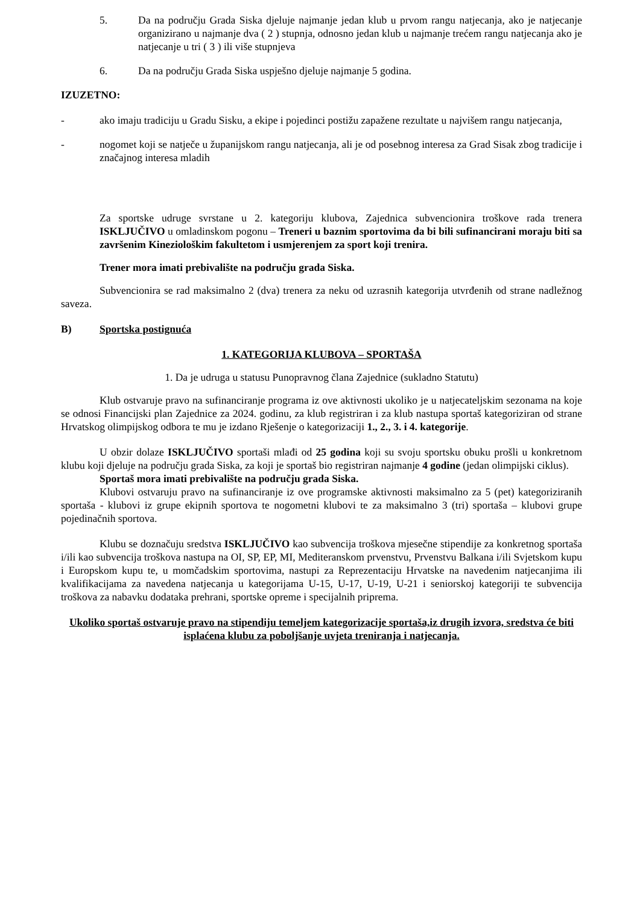5. Da na području Grada Siska djeluje najmanje jedan klub u prvom rangu natjecanja, ako je natjecanje organizirano u najmanje dva ( 2 ) stupnja, odnosno jedan klub u najmanje trećem rangu natjecanja ako je natjecanje u tri ( 3 ) ili više stupnjeva
6. Da na području Grada Siska uspješno djeluje najmanje 5 godina.
IZUZETNO:
- ako imaju tradiciju u Gradu Sisku, a ekipe i pojedinci postižu zapažene rezultate u najvišem rangu natjecanja,
- nogomet koji se natječe u županijskom rangu natjecanja, ali je od posebnog interesa za Grad Sisak zbog tradicije i značajnog interesa mladih
Za sportske udruge svrstane u 2. kategoriju klubova, Zajednica subvencionira troškove rada trenera ISKLJUČIVO u omladinskom pogonu – Treneri u baznim sportovima da bi bili sufinancirani moraju biti sa završenim Kineziološkim fakultetom i usmjerenjem za sport koji trenira.
Trener mora imati prebivalište na području grada Siska.
Subvencionira se rad maksimalno 2 (dva) trenera za neku od uzrasnih kategorija utvrđenih od strane nadležnog saveza.
B) Sportska postignuća
1. KATEGORIJA KLUBOVA – SPORTAŠA
1. Da je udruga u statusu Punopravnog člana Zajednice (sukladno Statutu)
Klub ostvaruje pravo na sufinanciranje programa iz ove aktivnosti ukoliko je u natjecateljskim sezonama na koje se odnosi Financijski plan Zajednice za 2024. godinu, za klub registriran i za klub nastupa sportaš kategoriziran od strane Hrvatskog olimpijskog odbora te mu je izdano Rješenje o kategorizaciji 1., 2., 3. i 4. kategorije.
U obzir dolaze ISKLJUČIVO sportaši mlađi od 25 godina koji su svoju sportsku obuku prošli u konkretnom klubu koji djeluje na području grada Siska, za koji je sportaš bio registriran najmanje 4 godine (jedan olimpijski ciklus).
Sportaš mora imati prebivalište na području grada Siska.
Klubovi ostvaruju pravo na sufinanciranje iz ove programske aktivnosti maksimalno za 5 (pet) kategoriziranih sportaša - klubovi iz grupe ekipnih sportova te nogometni klubovi te za maksimalno 3 (tri) sportaša – klubovi grupe pojedinačnih sportova.
Klubu se doznačuju sredstva ISKLJUČIVO kao subvencija troškova mjesečne stipendije za konkretnog sportaša i/ili kao subvencija troškova nastupa na OI, SP, EP, MI, Mediteranskom prvenstvu, Prvenstvu Balkana i/ili Svjetskom kupu i Europskom kupu te, u momčadskim sportovima, nastupi za Reprezentaciju Hrvatske na navedenim natjecanjima ili kvalifikacijama za navedena natjecanja u kategorijama U-15, U-17, U-19, U-21 i seniorskoj kategoriji te subvencija troškova za nabavku dodataka prehrani, sportske opreme i specijalnih priprema.
Ukoliko sportaš ostvaruje pravo na stipendiju temeljem kategorizacije sportaša,iz drugih izvora, sredstva će biti isplaćena klubu za poboljšanje uvjeta treniranja i natjecanja.